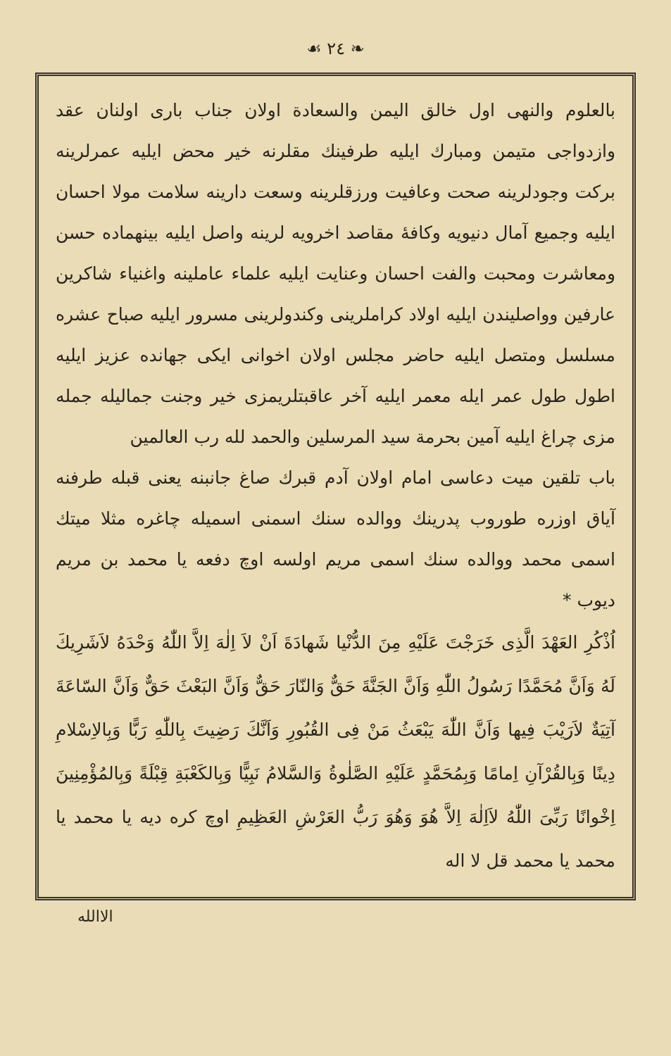❧ ٢٤ ☙
بالعلوم والنهی اول خالق الیمن والسعادة اولان جناب باری اولنان عقد وازدواجی متیمن ومبارك ایلیه طرفینك مقلرنه خیر محض ایلیه عمرلرینه برکت وجودلرینه صحت وعافیت ورزقلرینه وسعت دارینه سلامت مولا احسان ایلیه وجمیع آمال دنیویه وکافهٔ مقاصد اخرویه لرینه واصل ایلیه بینهماده حسن ومعاشرت ومحبت والفت احسان وعنایت ایلیه علماء عاملینه واغنیاء شاکرین عارفین وواصلیندن ایلیه اولاد کراملرینی وکندولرینی مسرور ایلیه صباح عشره مسلسل ومتصل ایلیه حاضر مجلس اولان اخوانی ایکی جهانده عزیز ایلیه اطول طول عمر ایله معمر ایلیه آخر عاقبتلریمزی خیر وجنت جمالیله جمله مزی چراغ ایلیه آمین بحرمة سید المرسلین والحمد لله رب العالمین
باب تلقین میت دعاسی امام اولان آدم قبرك صاغ جانبنه یعنی قبله طرفنه آیاق اوزره طوروب پدرینك ووالده سنك اسمنی اسمیله چاغره مثلا میتك اسمی محمد ووالده سنك اسمی مریم اولسه اوچ دفعه یا محمد بن مریم دیوب *
اُذْكُرِ العَهْدَ الَّذِی خَرَجْتَ عَلَیْهِ مِنَ الدُّنْیا شَهادَةَ اَنْ لاَ اِلٰهَ اِلاَّ اللّٰهُ وَحْدَهُ لاَشَرِیكَ لَهُ وَاَنَّ مُحَمَّدًا رَسُولُ اللّٰهِ وَاَنَّ الجَنَّةَ حَقٌّ وَالنّارَ حَقٌّ وَاَنَّ البَعْثَ حَقٌّ وَاَنَّ السّاعَةَ آتِیَةٌ لاَرَیْبَ فِیها وَاَنَّ اللّٰهَ یَبْعَثُ مَنْ فِی القُبُورِ وَاَنَّكَ رَضِیتَ بِاللّٰهِ رَبًّا وَبِالاِسْلامِ دِینًا وَبِالقُرْآنِ اِمامًا وَبِمُحَمَّدٍ عَلَیْهِ الصَّلٰوةُ وَالسَّلامُ نَبِیًّا وَبِالكَعْبَةِ قِبْلَةً وَبِالمُؤْمِنِینَ اِخْوانًا رَبِّیَ اللّٰهُ لاَاِلٰهَ اِلاَّ هُوَ وَهُوَ رَبُّ العَرْشِ العَظِیمِ اوچ کره دیه یا محمد یا محمد یا محمد قل لا اله
الاالله